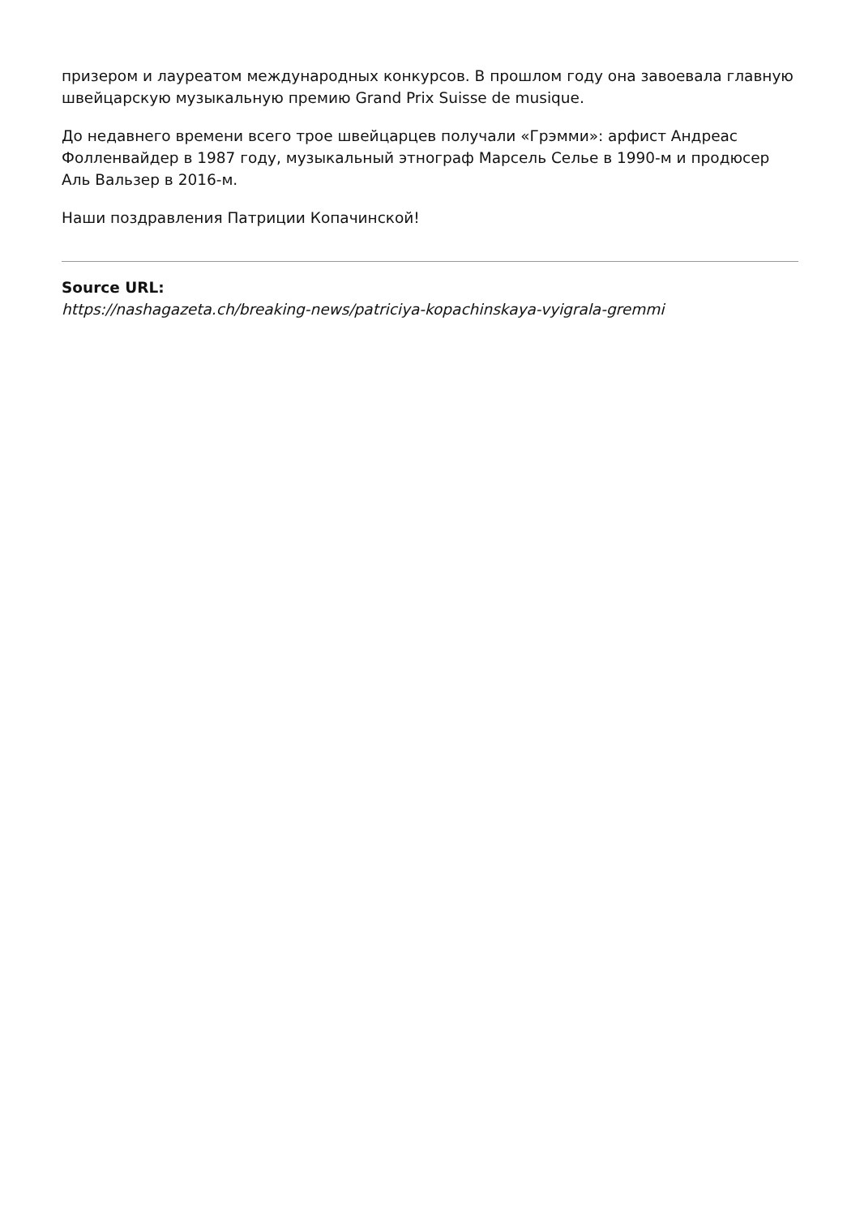призером и лауреатом международных конкурсов. В прошлом году она завоевала главную швейцарскую музыкальную премию Grand Prix Suisse de musique.
До недавнего времени всего трое швейцарцев получали «Грэмми»: арфист Андреас Фолленвайдер в 1987 году, музыкальный этнограф Марсель Селье в 1990-м и продюсер Аль Вальзер в 2016-м.
Наши поздравления Патриции Копачинской!
Source URL:
https://nashagazeta.ch/breaking-news/patriciya-kopachinskaya-vyigrala-gremmi